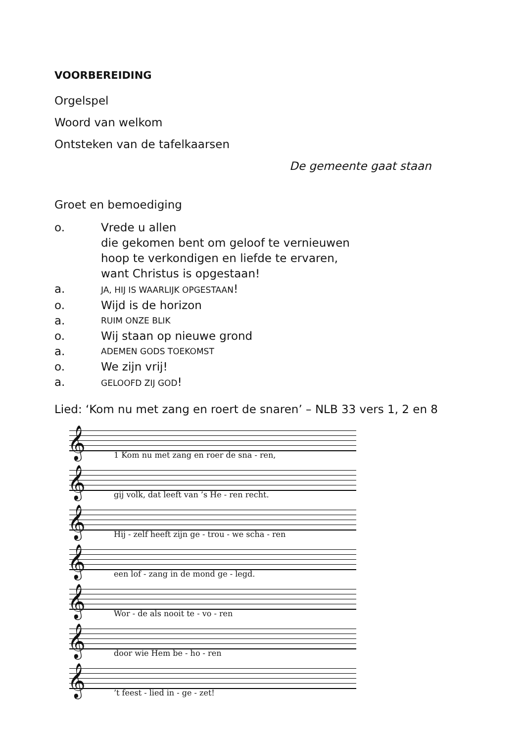VOORBEREIDING
Orgelspel
Woord van welkom
Ontsteken van de tafelkaarsen
De gemeente gaat staan
Groet en bemoediging
o. Vrede u allen
die gekomen bent om geloof te vernieuwen
hoop te verkondigen en liefde te ervaren,
want Christus is opgestaan!
a. JA, HIJ IS WAARLIJK OPGESTAAN!
o. Wijd is de horizon
a. RUIM ONZE BLIK
o. Wij staan op nieuwe grond
a. ADEMEN GODS TOEKOMST
o. We zijn vrij!
a. GELOOFD ZIJ GOD!
Lied: ‘Kom nu met zang en roert de snaren’ – NLB 33 vers 1, 2 en 8
𝄞
1 Kom nu met zang en roer de sna - ren,
𝄞
gij volk, dat leeft van ’s He - ren recht.
𝄞
Hij - zelf heeft zijn ge - trou - we scha - ren
𝄞
een lof - zang in de mond ge - legd.
𝄞
Wor - de als nooit te - vo - ren
𝄞
door wie Hem be - ho - ren
𝄞’t feest - lied in - ge - zet!